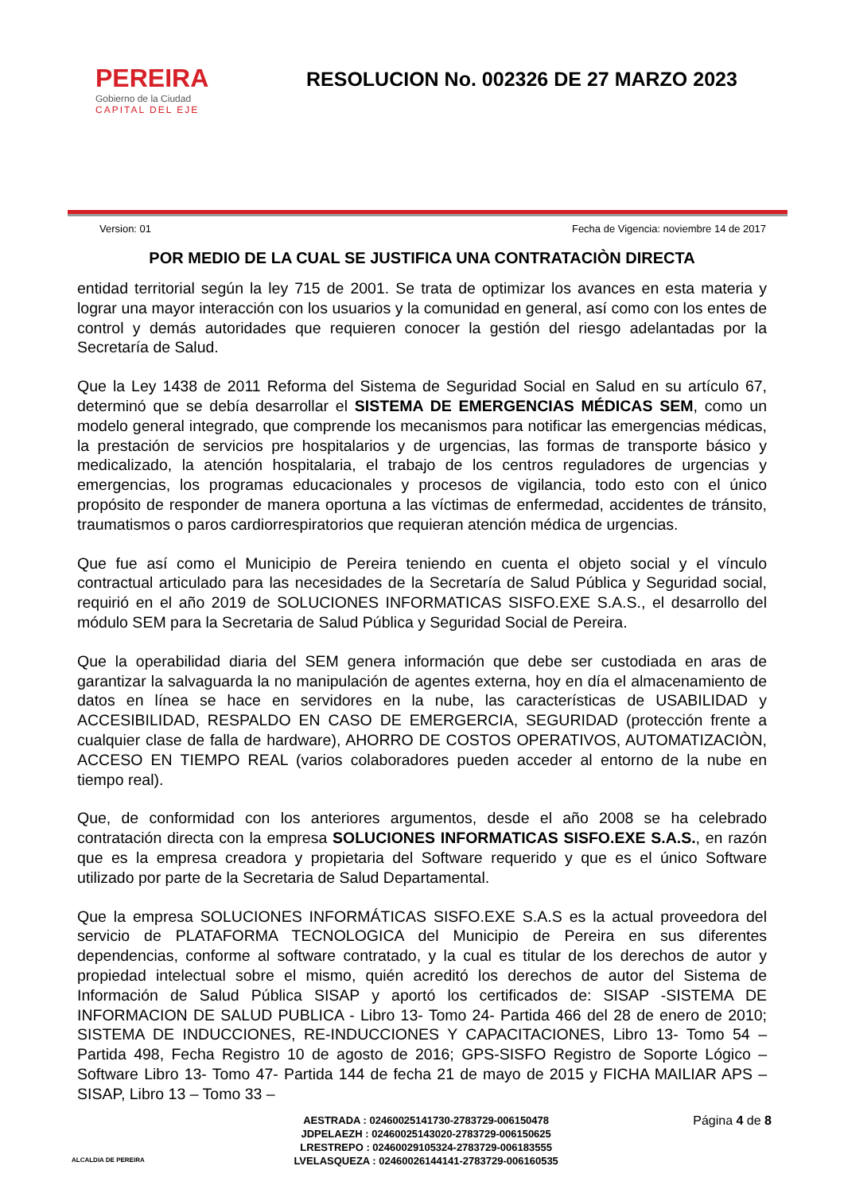PEREIRA
Gobierno de la Ciudad
CAPITAL DEL EJE
RESOLUCION No. 002326 DE 27 MARZO 2023
Version: 01 Fecha de Vigencia: noviembre 14 de 2017
POR MEDIO DE LA CUAL SE JUSTIFICA UNA CONTRATACIÒN DIRECTA
entidad territorial según la ley 715 de 2001. Se trata de optimizar los avances en esta materia y lograr una mayor interacción con los usuarios y la comunidad en general, así como con los entes de control y demás autoridades que requieren conocer la gestión del riesgo adelantadas por la Secretaría de Salud.
Que la Ley 1438 de 2011 Reforma del Sistema de Seguridad Social en Salud en su artículo 67, determinó que se debía desarrollar el SISTEMA DE EMERGENCIAS MÉDICAS SEM, como un modelo general integrado, que comprende los mecanismos para notificar las emergencias médicas, la prestación de servicios pre hospitalarios y de urgencias, las formas de transporte básico y medicalizado, la atención hospitalaria, el trabajo de los centros reguladores de urgencias y emergencias, los programas educacionales y procesos de vigilancia, todo esto con el único propósito de responder de manera oportuna a las víctimas de enfermedad, accidentes de tránsito, traumatismos o paros cardiorrespiratorios que requieran atención médica de urgencias.
Que fue así como el Municipio de Pereira teniendo en cuenta el objeto social y el vínculo contractual articulado para las necesidades de la Secretaría de Salud Pública y Seguridad social, requirió en el año 2019 de SOLUCIONES INFORMATICAS SISFO.EXE S.A.S., el desarrollo del módulo SEM para la Secretaria de Salud Pública y Seguridad Social de Pereira.
Que la operabilidad diaria del SEM genera información que debe ser custodiada en aras de garantizar la salvaguarda la no manipulación de agentes externa, hoy en día el almacenamiento de datos en línea se hace en servidores en la nube, las características de USABILIDAD y ACCESIBILIDAD, RESPALDO EN CASO DE EMERGERCIA, SEGURIDAD (protección frente a cualquier clase de falla de hardware), AHORRO DE COSTOS OPERATIVOS, AUTOMATIZACIÒN, ACCESO EN TIEMPO REAL (varios colaboradores pueden acceder al entorno de la nube en tiempo real).
Que, de conformidad con los anteriores argumentos, desde el año 2008 se ha celebrado contratación directa con la empresa SOLUCIONES INFORMATICAS SISFO.EXE S.A.S., en razón que es la empresa creadora y propietaria del Software requerido y que es el único Software utilizado por parte de la Secretaria de Salud Departamental.
Que la empresa SOLUCIONES INFORMÁTICAS SISFO.EXE S.A.S es la actual proveedora del servicio de PLATAFORMA TECNOLOGICA del Municipio de Pereira en sus diferentes dependencias, conforme al software contratado, y la cual es titular de los derechos de autor y propiedad intelectual sobre el mismo, quién acreditó los derechos de autor del Sistema de Información de Salud Pública SISAP y aportó los certificados de: SISAP -SISTEMA DE INFORMACION DE SALUD PUBLICA - Libro 13- Tomo 24- Partida 466 del 28 de enero de 2010; SISTEMA DE INDUCCIONES, RE-INDUCCIONES Y CAPACITACIONES, Libro 13- Tomo 54 – Partida 498, Fecha Registro 10 de agosto de 2016; GPS-SISFO Registro de Soporte Lógico – Software Libro 13- Tomo 47- Partida 144 de fecha 21 de mayo de 2015 y FICHA MAILIAR APS – SISAP, Libro 13 – Tomo 33 –
ALCALDIA DE PEREIRA
AESTRADA : 02460025141730-2783729-006150478
JDPELAEZH : 02460025143020-2783729-006150625
LRESTREPO : 02460029105324-2783729-006183555
LVELASQUEZA : 02460026144141-2783729-006160535
Página 4 de 8